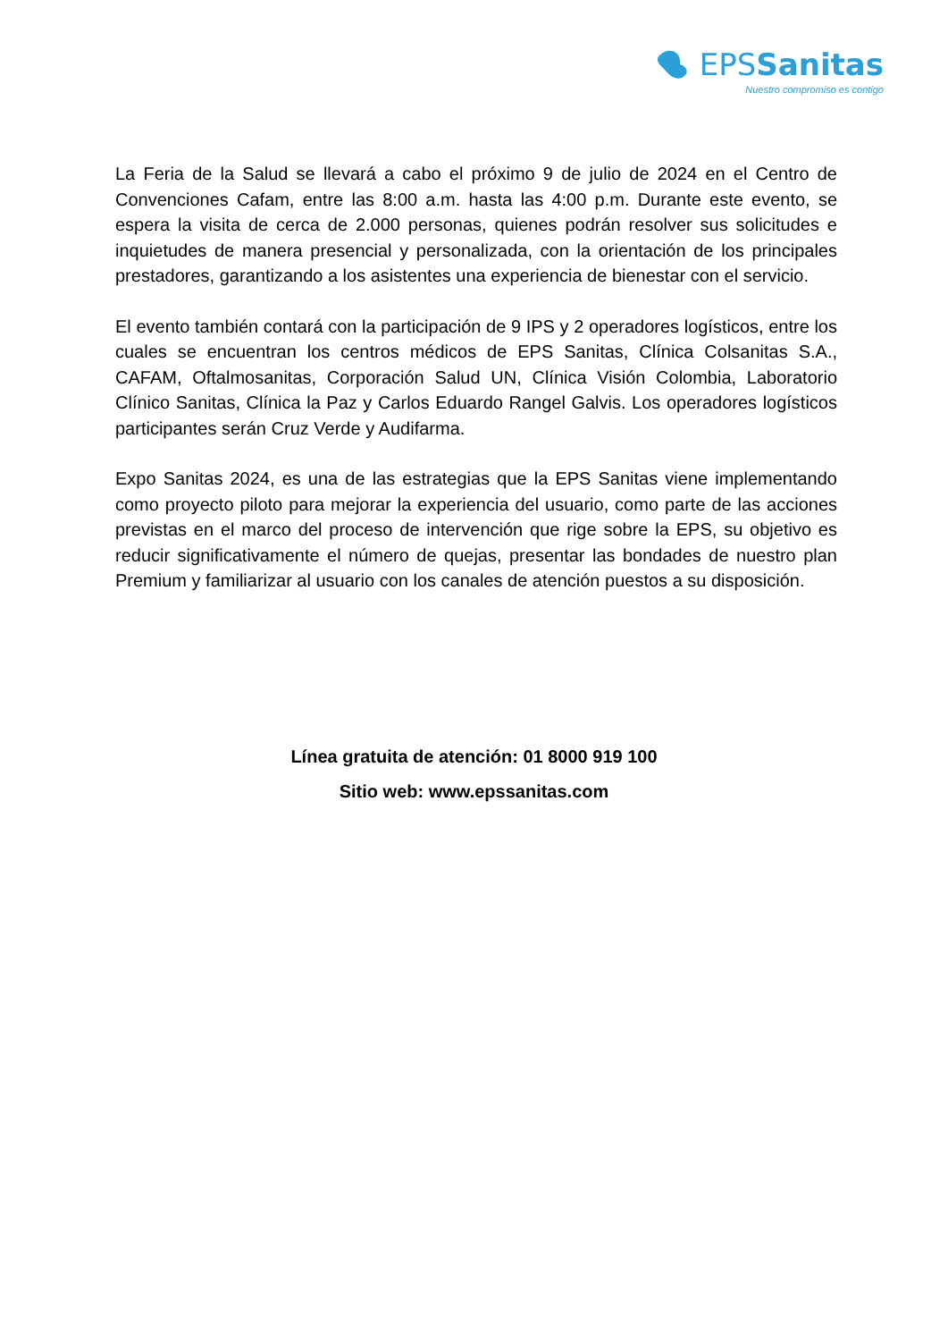EPSSanitas
Nuestro compromiso es contigo
La Feria de la Salud se llevará a cabo el próximo 9 de julio de 2024 en el Centro de Convenciones Cafam, entre las 8:00 a.m. hasta las 4:00 p.m. Durante este evento, se espera la visita de cerca de 2.000 personas, quienes podrán resolver sus solicitudes e inquietudes de manera presencial y personalizada, con la orientación de los principales prestadores, garantizando a los asistentes una experiencia de bienestar con el servicio.
El evento también contará con la participación de 9 IPS y 2 operadores logísticos, entre los cuales se encuentran los centros médicos de EPS Sanitas, Clínica Colsanitas S.A., CAFAM, Oftalmosanitas, Corporación Salud UN, Clínica Visión Colombia, Laboratorio Clínico Sanitas, Clínica la Paz y Carlos Eduardo Rangel Galvis. Los operadores logísticos participantes serán Cruz Verde y Audifarma.
Expo Sanitas 2024, es una de las estrategias que la EPS Sanitas viene implementando como proyecto piloto para mejorar la experiencia del usuario, como parte de las acciones previstas en el marco del proceso de intervención que rige sobre la EPS, su objetivo es reducir significativamente el número de quejas, presentar las bondades de nuestro plan Premium y familiarizar al usuario con los canales de atención puestos a su disposición.
Línea gratuita de atención: 01 8000 919 100
Sitio web: www.epssanitas.com